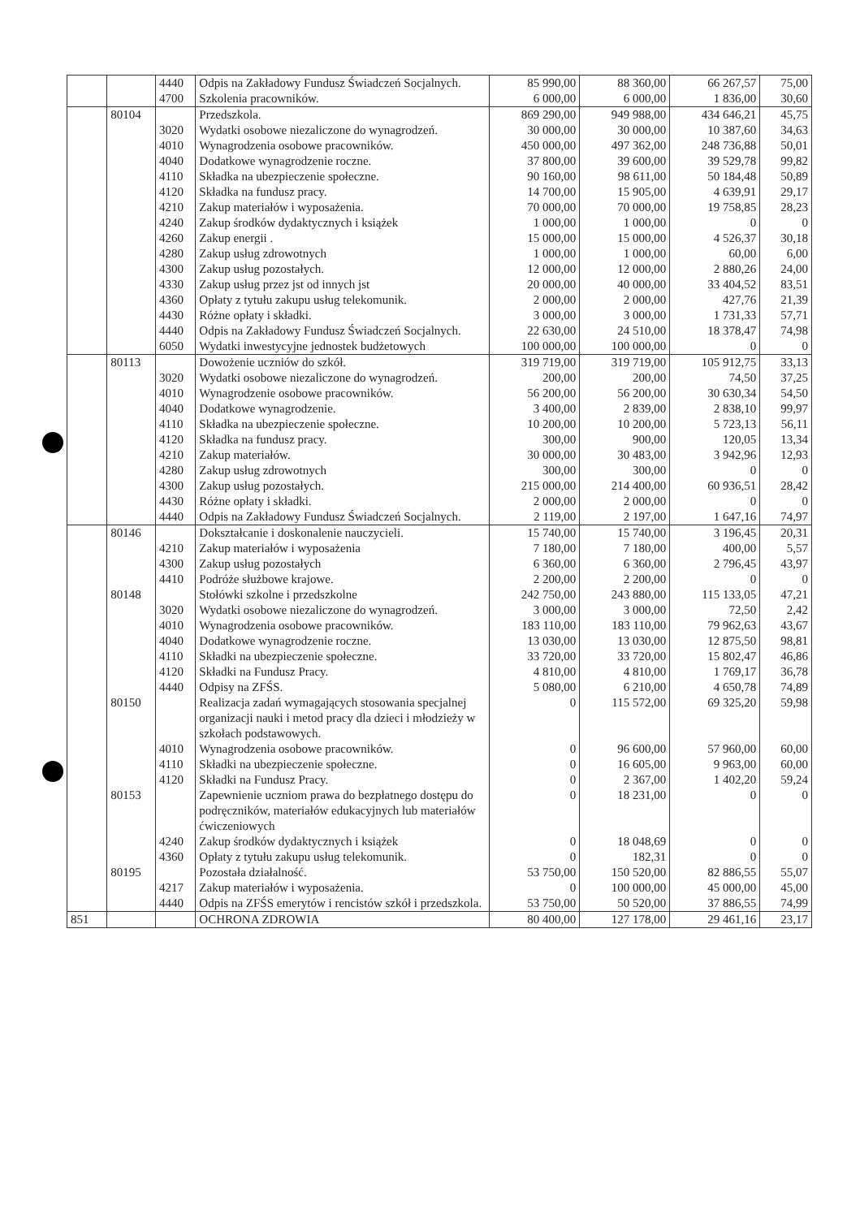| | | 4440 | Odpis na Zakładowy Fundusz Świadczeń Socjalnych. | 85 990,00 | 88 360,00 | 66 267,57 | 75,00 |
| | | 4700 | Szkolenia pracowników. | 6 000,00 | 6 000,00 | 1 836,00 | 30,60 |
| | 80104 | | Przedszkola. | 869 290,00 | 949 988,00 | 434 646,21 | 45,75 |
| | | 3020 | Wydatki osobowe niezaliczone do wynagrodzeń. | 30 000,00 | 30 000,00 | 10 387,60 | 34,63 |
| | | 4010 | Wynagrodzenia osobowe pracowników. | 450 000,00 | 497 362,00 | 248 736,88 | 50,01 |
| | | 4040 | Dodatkowe wynagrodzenie roczne. | 37 800,00 | 39 600,00 | 39 529,78 | 99,82 |
| | | 4110 | Składka na ubezpieczenie społeczne. | 90 160,00 | 98 611,00 | 50 184,48 | 50,89 |
| | | 4120 | Składka na fundusz pracy. | 14 700,00 | 15 905,00 | 4 639,91 | 29,17 |
| | | 4210 | Zakup materiałów i wyposażenia. | 70 000,00 | 70 000,00 | 19 758,85 | 28,23 |
| | | 4240 | Zakup środków dydaktycznych i książek | 1 000,00 | 1 000,00 | 0 | 0 |
| | | 4260 | Zakup energii . | 15 000,00 | 15 000,00 | 4 526,37 | 30,18 |
| | | 4280 | Zakup usług zdrowotnych | 1 000,00 | 1 000,00 | 60,00 | 6,00 |
| | | 4300 | Zakup usług pozostałych. | 12 000,00 | 12 000,00 | 2 880,26 | 24,00 |
| | | 4330 | Zakup usług przez jst od innych jst | 20 000,00 | 40 000,00 | 33 404,52 | 83,51 |
| | | 4360 | Opłaty z tytułu zakupu usług telekomunik. | 2 000,00 | 2 000,00 | 427,76 | 21,39 |
| | | 4430 | Różne opłaty i składki. | 3 000,00 | 3 000,00 | 1 731,33 | 57,71 |
| | | 4440 | Odpis na Zakładowy Fundusz Świadczeń Socjalnych. | 22 630,00 | 24 510,00 | 18 378,47 | 74,98 |
| | | 6050 | Wydatki inwestycyjne jednostek budżetowych | 100 000,00 | 100 000,00 | 0 | 0 |
| | 80113 | | Dowożenie uczniów do szkół. | 319 719,00 | 319 719,00 | 105 912,75 | 33,13 |
| | | 3020 | Wydatki osobowe niezaliczone do wynagrodzeń. | 200,00 | 200,00 | 74,50 | 37,25 |
| | | 4010 | Wynagrodzenie osobowe pracowników. | 56 200,00 | 56 200,00 | 30 630,34 | 54,50 |
| | | 4040 | Dodatkowe wynagrodzenie. | 3 400,00 | 2 839,00 | 2 838,10 | 99,97 |
| | | 4110 | Składka na ubezpieczenie społeczne. | 10 200,00 | 10 200,00 | 5 723,13 | 56,11 |
| | | 4120 | Składka na fundusz pracy. | 300,00 | 900,00 | 120,05 | 13,34 |
| | | 4210 | Zakup materiałów. | 30 000,00 | 30 483,00 | 3 942,96 | 12,93 |
| | | 4280 | Zakup usług zdrowotnych | 300,00 | 300,00 | 0 | 0 |
| | | 4300 | Zakup usług pozostałych. | 215 000,00 | 214 400,00 | 60 936,51 | 28,42 |
| | | 4430 | Różne opłaty i składki. | 2 000,00 | 2 000,00 | 0 | 0 |
| | | 4440 | Odpis na Zakładowy Fundusz Świadczeń Socjalnych. | 2 119,00 | 2 197,00 | 1 647,16 | 74,97 |
| | 80146 | | Dokształcanie i doskonalenie nauczycieli. | 15 740,00 | 15 740,00 | 3 196,45 | 20,31 |
| | | 4210 | Zakup materiałów i wyposażenia | 7 180,00 | 7 180,00 | 400,00 | 5,57 |
| | | 4300 | Zakup usług pozostałych | 6 360,00 | 6 360,00 | 2 796,45 | 43,97 |
| | | 4410 | Podróże służbowe krajowe. | 2 200,00 | 2 200,00 | 0 | 0 |
| | 80148 | | Stołówki szkolne i przedszkolne | 242 750,00 | 243 880,00 | 115 133,05 | 47,21 |
| | | 3020 | Wydatki osobowe niezaliczone do wynagrodzeń. | 3 000,00 | 3 000,00 | 72,50 | 2,42 |
| | | 4010 | Wynagrodzenia osobowe pracowników. | 183 110,00 | 183 110,00 | 79 962,63 | 43,67 |
| | | 4040 | Dodatkowe wynagrodzenie roczne. | 13 030,00 | 13 030,00 | 12 875,50 | 98,81 |
| | | 4110 | Składki na ubezpieczenie społeczne. | 33 720,00 | 33 720,00 | 15 802,47 | 46,86 |
| | | 4120 | Składki na Fundusz Pracy. | 4 810,00 | 4 810,00 | 1 769,17 | 36,78 |
| | | 4440 | Odpisy na ZFŚS. | 5 080,00 | 6 210,00 | 4 650,78 | 74,89 |
| | 80150 | | Realizacja zadań wymagających stosowania specjalnej organizacji nauki i metod pracy dla dzieci i młodzieży w szkołach podstawowych. | 0 | 115 572,00 | 69 325,20 | 59,98 |
| | | 4010 | Wynagrodzenia osobowe pracowników. | 0 | 96 600,00 | 57 960,00 | 60,00 |
| | | 4110 | Składki na ubezpieczenie społeczne. | 0 | 16 605,00 | 9 963,00 | 60,00 |
| | | 4120 | Składki na Fundusz Pracy. | 0 | 2 367,00 | 1 402,20 | 59,24 |
| | 80153 | | Zapewnienie uczniom prawa do bezpłatnego dostępu do podręczników, materiałów edukacyjnych lub materiałów ćwiczeniowych | 0 | 18 231,00 | 0 | 0 |
| | | 4240 | Zakup środków dydaktycznych i książek | 0 | 18 048,69 | 0 | 0 |
| | | 4360 | Opłaty z tytułu zakupu usług telekomunik. | 0 | 182,31 | 0 | 0 |
| | 80195 | | Pozostała działalność. | 53 750,00 | 150 520,00 | 82 886,55 | 55,07 |
| | | 4217 | Zakup materiałów i wyposażenia. | 0 | 100 000,00 | 45 000,00 | 45,00 |
| | | 4440 | Odpis na ZFŚS emerytów i rencistów szkół i przedszkola. | 53 750,00 | 50 520,00 | 37 886,55 | 74,99 |
| 851 | | | OCHRONA ZDROWIA | 80 400,00 | 127 178,00 | 29 461,16 | 23,17 |